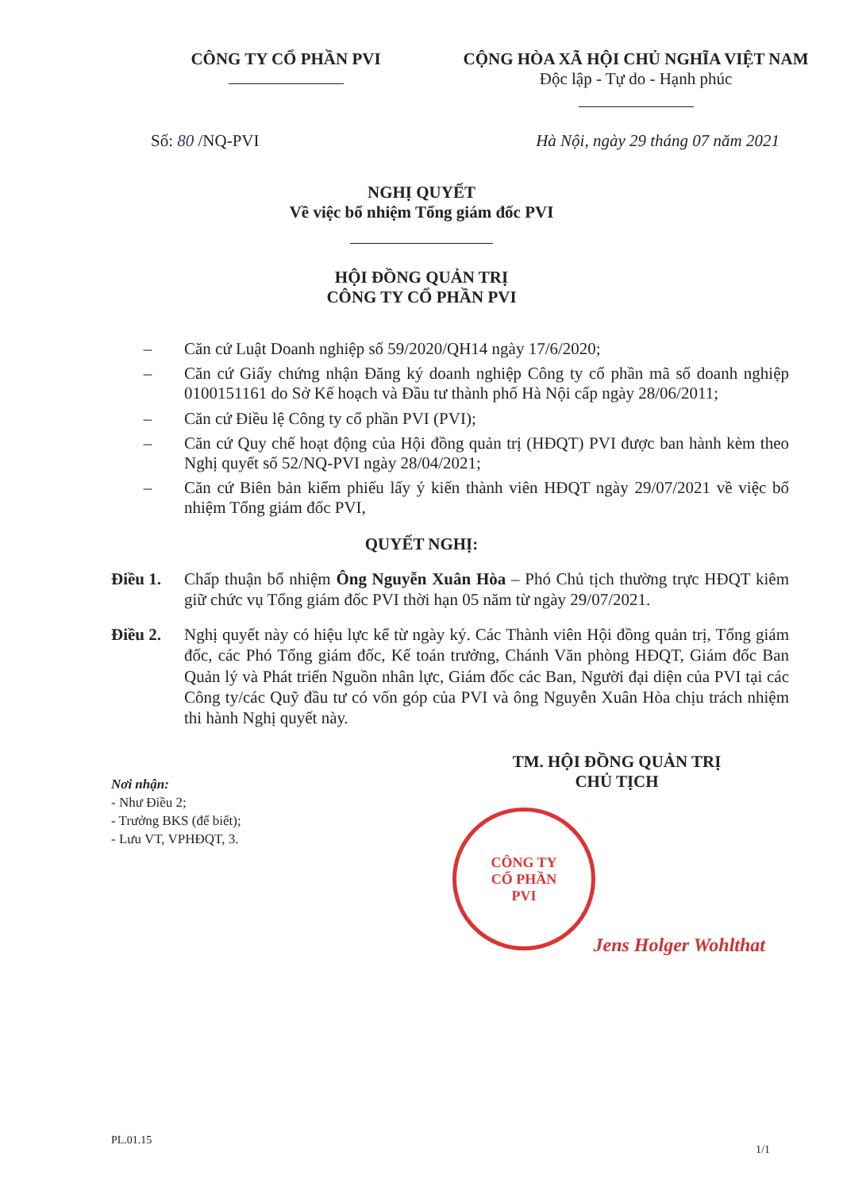CÔNG TY CỔ PHẦN PVI CỘNG HÒA XÃ HỘI CHỦ NGHĨA VIỆT NAM
Độc lập - Tự do - Hạnh phúc
Số: 80 /NQ-PVI Hà Nội, ngày 29 tháng 07 năm 2021
NGHỊ QUYẾT
Về việc bổ nhiệm Tổng giám đốc PVI
HỘI ĐỒNG QUẢN TRỊ
CÔNG TY CỔ PHẦN PVI
– Căn cứ Luật Doanh nghiệp số 59/2020/QH14 ngày 17/6/2020;
– Căn cứ Giấy chứng nhận Đăng ký doanh nghiệp Công ty cổ phần mã số doanh nghiệp 0100151161 do Sở Kế hoạch và Đầu tư thành phố Hà Nội cấp ngày 28/06/2011;
– Căn cứ Điều lệ Công ty cổ phần PVI (PVI);
– Căn cứ Quy chế hoạt động của Hội đồng quản trị (HĐQT) PVI được ban hành kèm theo Nghị quyết số 52/NQ-PVI ngày 28/04/2021;
– Căn cứ Biên bản kiểm phiếu lấy ý kiến thành viên HĐQT ngày 29/07/2021 về việc bổ nhiệm Tổng giám đốc PVI,
QUYẾT NGHỊ:
Điều 1. Chấp thuận bổ nhiệm Ông Nguyễn Xuân Hòa – Phó Chủ tịch thường trực HĐQT kiêm giữ chức vụ Tổng giám đốc PVI thời hạn 05 năm từ ngày 29/07/2021.
Điều 2. Nghị quyết này có hiệu lực kể từ ngày ký. Các Thành viên Hội đồng quản trị, Tổng giám đốc, các Phó Tổng giám đốc, Kế toán trưởng, Chánh Văn phòng HĐQT, Giám đốc Ban Quản lý và Phát triển Nguồn nhân lực, Giám đốc các Ban, Người đại diện của PVI tại các Công ty/các Quỹ đầu tư có vốn góp của PVI và ông Nguyễn Xuân Hòa chịu trách nhiệm thi hành Nghị quyết này.
Nơi nhận:
- Như Điều 2;
- Trưởng BKS (để biết);
- Lưu VT, VPHĐQT, 3.
TM. HỘI ĐỒNG QUẢN TRỊ
CHỦ TỊCH
CÔNG TY
CỔ PHẦN
PVI
Jens Holger Wohlthat
PL.01.15
1/1